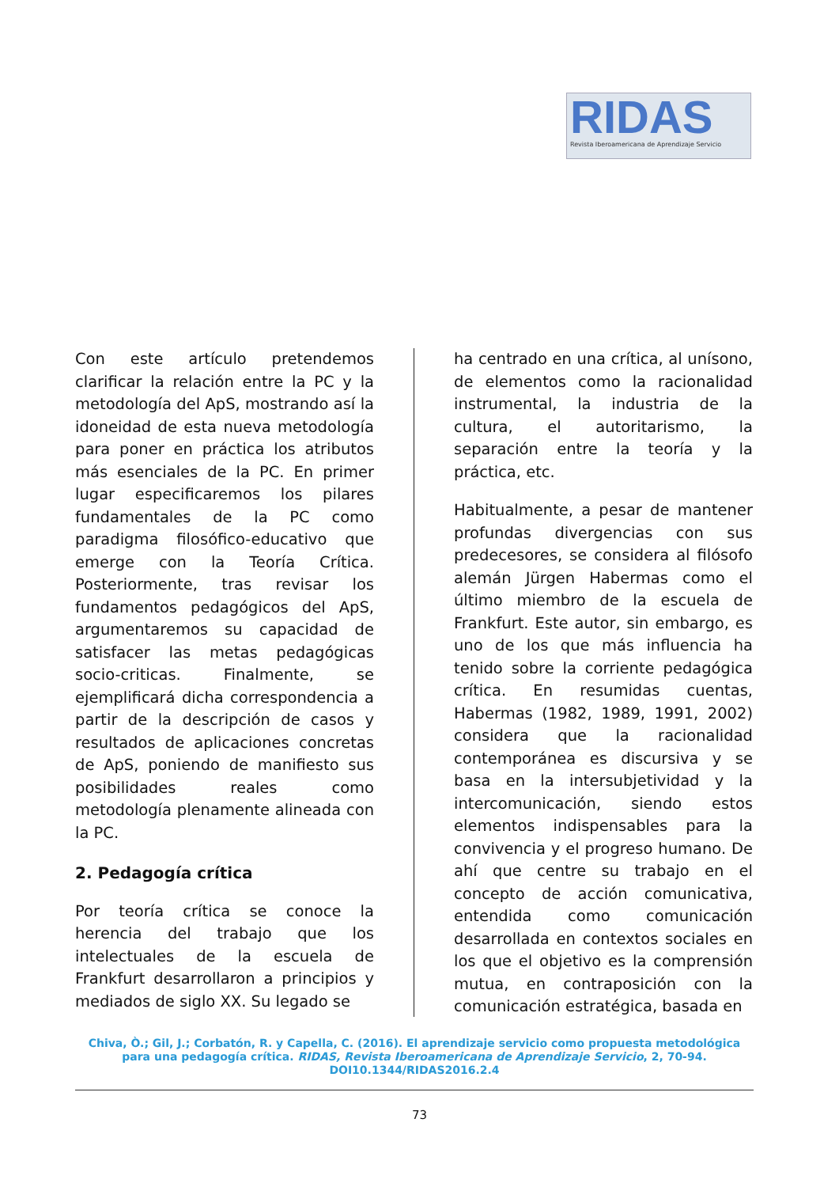RIDAS
Revista Iberoamericana de Aprendizaje Servicio
Con este artículo pretendemos clarificar la relación entre la PC y la metodología del ApS, mostrando así la idoneidad de esta nueva metodología para poner en práctica los atributos más esenciales de la PC. En primer lugar especificaremos los pilares fundamentales de la PC como paradigma filosófico-educativo que emerge con la Teoría Crítica. Posteriormente, tras revisar los fundamentos pedagógicos del ApS, argumentaremos su capacidad de satisfacer las metas pedagógicas socio-criticas. Finalmente, se ejemplificará dicha correspondencia a partir de la descripción de casos y resultados de aplicaciones concretas de ApS, poniendo de manifiesto sus posibilidades reales como metodología plenamente alineada con la PC.
2. Pedagogía crítica
Por teoría crítica se conoce la herencia del trabajo que los intelectuales de la escuela de Frankfurt desarrollaron a principios y mediados de siglo XX. Su legado se
ha centrado en una crítica, al unísono, de elementos como la racionalidad instrumental, la industria de la cultura, el autoritarismo, la separación entre la teoría y la práctica, etc.
Habitualmente, a pesar de mantener profundas divergencias con sus predecesores, se considera al filósofo alemán Jürgen Habermas como el último miembro de la escuela de Frankfurt. Este autor, sin embargo, es uno de los que más influencia ha tenido sobre la corriente pedagógica crítica. En resumidas cuentas, Habermas (1982, 1989, 1991, 2002) considera que la racionalidad contemporánea es discursiva y se basa en la intersubjetividad y la intercomunicación, siendo estos elementos indispensables para la convivencia y el progreso humano. De ahí que centre su trabajo en el concepto de acción comunicativa, entendida como comunicación desarrollada en contextos sociales en los que el objetivo es la comprensión mutua, en contraposición con la comunicación estratégica, basada en
Chiva, Ò.; Gil, J.; Corbatón, R. y Capella, C. (2016). El aprendizaje servicio como propuesta metodológica para una pedagogía crítica. RIDAS, Revista Iberoamericana de Aprendizaje Servicio, 2, 70-94. DOI10.1344/RIDAS2016.2.4
73